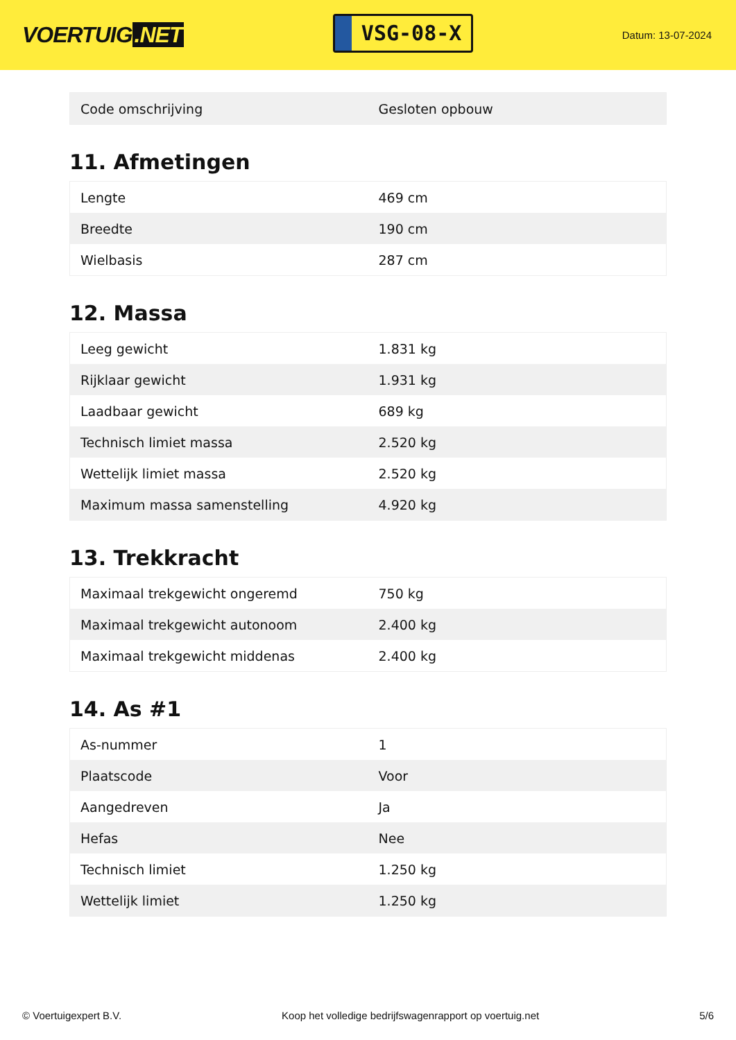VOERTUIG.NET
VSG-08-X
Datum: 13-07-2024
| Code omschrijving | Gesloten opbouw |
11. Afmetingen
| Lengte | 469 cm |
| Breedte | 190 cm |
| Wielbasis | 287 cm |
12. Massa
| Leeg gewicht | 1.831 kg |
| Rijklaar gewicht | 1.931 kg |
| Laadbaar gewicht | 689 kg |
| Technisch limiet massa | 2.520 kg |
| Wettelijk limiet massa | 2.520 kg |
| Maximum massa samenstelling | 4.920 kg |
13. Trekkracht
| Maximaal trekgewicht ongeremd | 750 kg |
| Maximaal trekgewicht autonoom | 2.400 kg |
| Maximaal trekgewicht middenas | 2.400 kg |
14. As #1
| As-nummer | 1 |
| Plaatscode | Voor |
| Aangedreven | Ja |
| Hefas | Nee |
| Technisch limiet | 1.250 kg |
| Wettelijk limiet | 1.250 kg |
© Voertuigexpert B.V. Koop het volledige bedrijfswagenrapport op voertuig.net 5/6